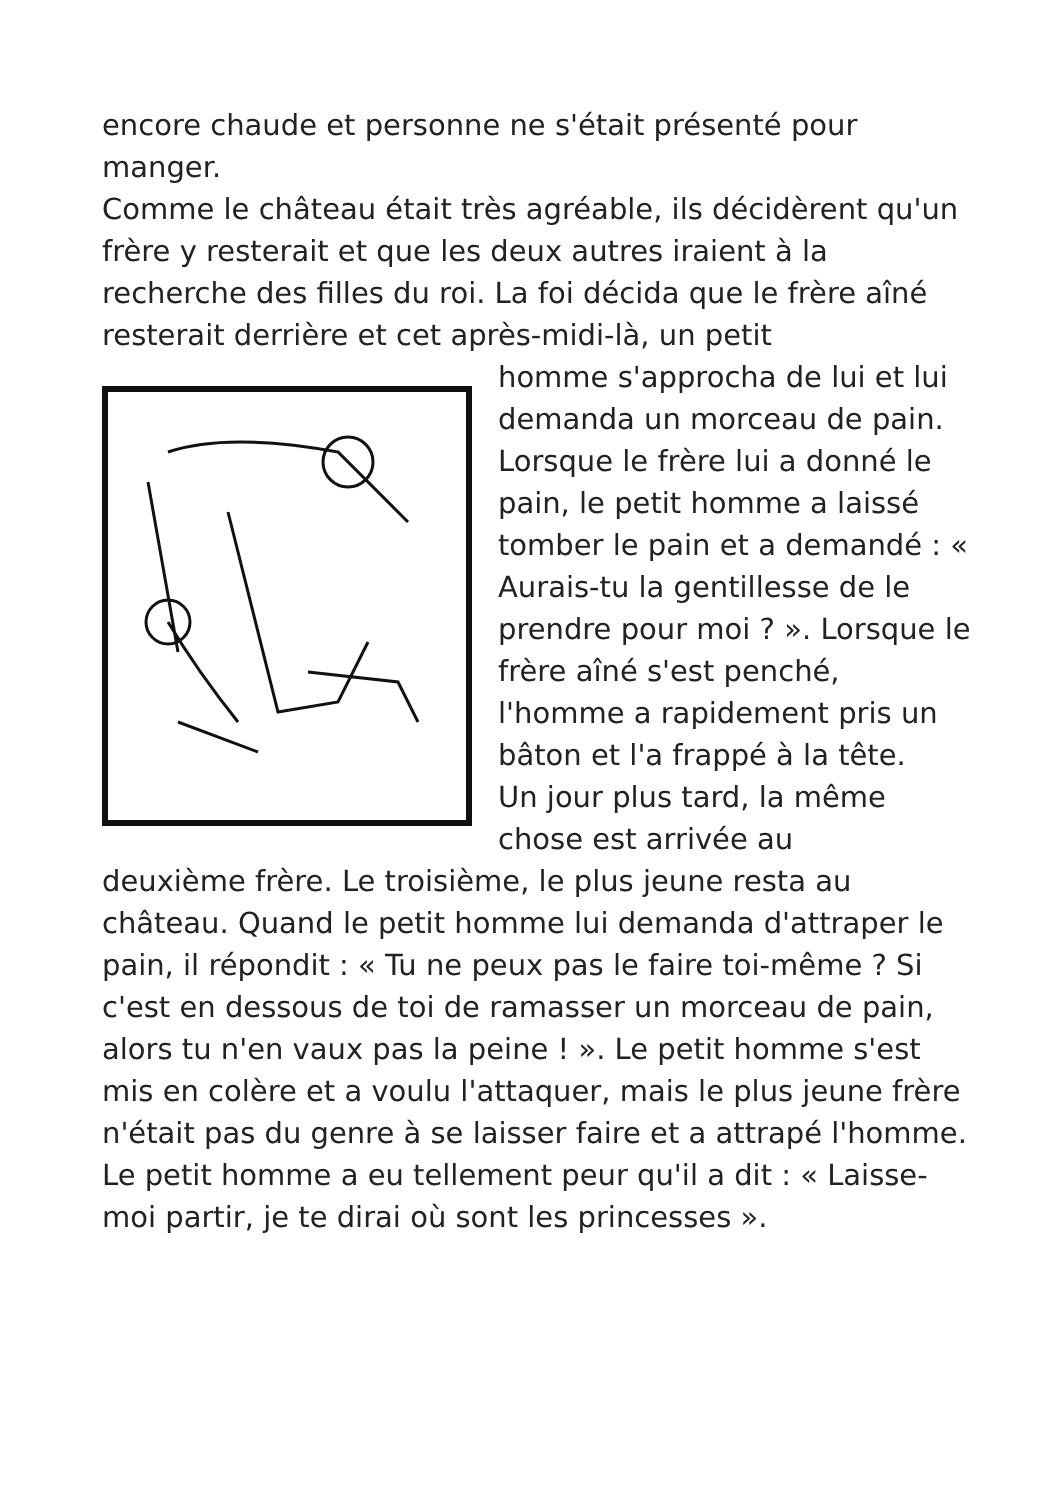encore chaude et personne ne s'était présenté pour manger.
Comme le château était très agréable, ils décidèrent qu'un frère y resterait et que les deux autres iraient à la recherche des filles du roi. La foi décida que le frère aîné resterait derrière et cet après-midi-là, un petit
homme s'approcha de lui et lui demanda un morceau de pain. Lorsque le frère lui a donné le pain, le petit homme a laissé tomber le pain et a demandé : « Aurais-tu la gentillesse de le prendre pour moi ? ». Lorsque le frère aîné s'est penché, l'homme a rapidement pris un bâton et l'a frappé à la tête.
Un jour plus tard, la même chose est arrivée au
deuxième frère. Le troisième, le plus jeune resta au château. Quand le petit homme lui demanda d'attraper le pain, il répondit : « Tu ne peux pas le faire toi-même ? Si c'est en dessous de toi de ramasser un morceau de pain, alors tu n'en vaux pas la peine ! ». Le petit homme s'est mis en colère et a voulu l'attaquer, mais le plus jeune frère n'était pas du genre à se laisser faire et a attrapé l'homme. Le petit homme a eu tellement peur qu'il a dit : « Laisse-moi partir, je te dirai où sont les princesses ».